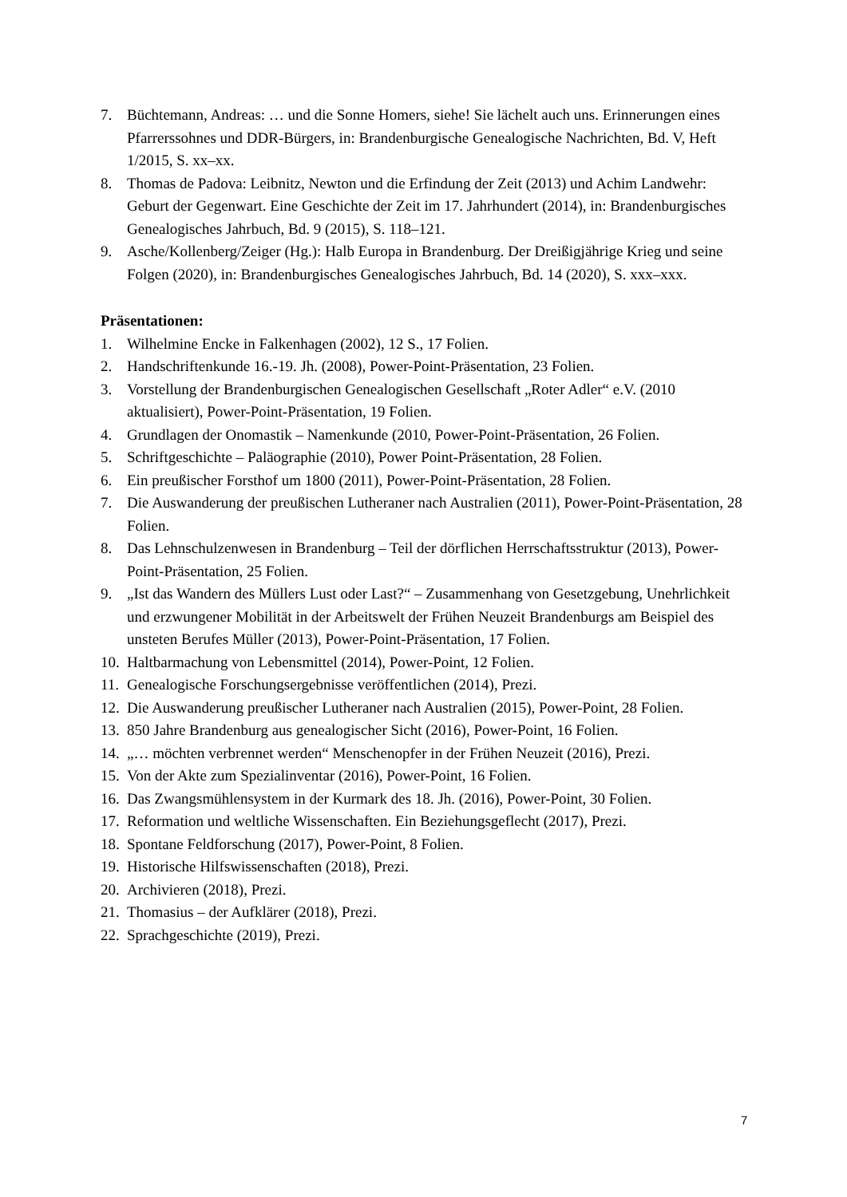7. Büchtemann, Andreas: … und die Sonne Homers, siehe! Sie lächelt auch uns. Erinnerungen eines Pfarrerssohnes und DDR-Bürgers, in: Brandenburgische Genealogische Nachrichten, Bd. V, Heft 1/2015, S. xx–xx.
8. Thomas de Padova: Leibnitz, Newton und die Erfindung der Zeit (2013) und Achim Landwehr: Geburt der Gegenwart. Eine Geschichte der Zeit im 17. Jahrhundert (2014), in: Brandenburgisches Genealogisches Jahrbuch, Bd. 9 (2015), S. 118–121.
9. Asche/Kollenberg/Zeiger (Hg.): Halb Europa in Brandenburg. Der Dreißigjährige Krieg und seine Folgen (2020), in: Brandenburgisches Genealogisches Jahrbuch, Bd. 14 (2020), S. xxx–xxx.
Präsentationen:
1. Wilhelmine Encke in Falkenhagen (2002), 12 S., 17 Folien.
2. Handschriftenkunde 16.-19. Jh. (2008), Power-Point-Präsentation, 23 Folien.
3. Vorstellung der Brandenburgischen Genealogischen Gesellschaft „Roter Adler“ e.V. (2010 aktualisiert), Power-Point-Präsentation, 19 Folien.
4. Grundlagen der Onomastik – Namenkunde (2010, Power-Point-Präsentation, 26 Folien.
5. Schriftgeschichte – Paläographie (2010), Power Point-Präsentation, 28 Folien.
6. Ein preußischer Forsthof um 1800 (2011), Power-Point-Präsentation, 28 Folien.
7. Die Auswanderung der preußischen Lutheraner nach Australien (2011), Power-Point-Präsentation, 28 Folien.
8. Das Lehnschulzenwesen in Brandenburg – Teil der dörflichen Herrschaftsstruktur (2013), Power-Point-Präsentation, 25 Folien.
9. „Ist das Wandern des Müllers Lust oder Last?“ – Zusammenhang von Gesetzgebung, Unehrlichkeit und erzwungener Mobilität in der Arbeitswelt der Frühen Neuzeit Brandenburgs am Beispiel des unsteten Berufes Müller (2013), Power-Point-Präsentation, 17 Folien.
10. Haltbarmachung von Lebensmittel (2014), Power-Point, 12 Folien.
11. Genealogische Forschungsergebnisse veröffentlichen (2014), Prezi.
12. Die Auswanderung preußischer Lutheraner nach Australien (2015), Power-Point, 28 Folien.
13. 850 Jahre Brandenburg aus genealogischer Sicht (2016), Power-Point, 16 Folien.
14. „… möchten verbrennet werden“ Menschenopfer in der Frühen Neuzeit (2016), Prezi.
15. Von der Akte zum Spezialinventar (2016), Power-Point, 16 Folien.
16. Das Zwangsmühlensystem in der Kurmark des 18. Jh. (2016), Power-Point, 30 Folien.
17. Reformation und weltliche Wissenschaften. Ein Beziehungsgeflecht (2017), Prezi.
18. Spontane Feldforschung (2017), Power-Point, 8 Folien.
19. Historische Hilfswissenschaften (2018), Prezi.
20. Archivieren (2018), Prezi.
21. Thomasius – der Aufklärer (2018), Prezi.
22. Sprachgeschichte (2019), Prezi.
7